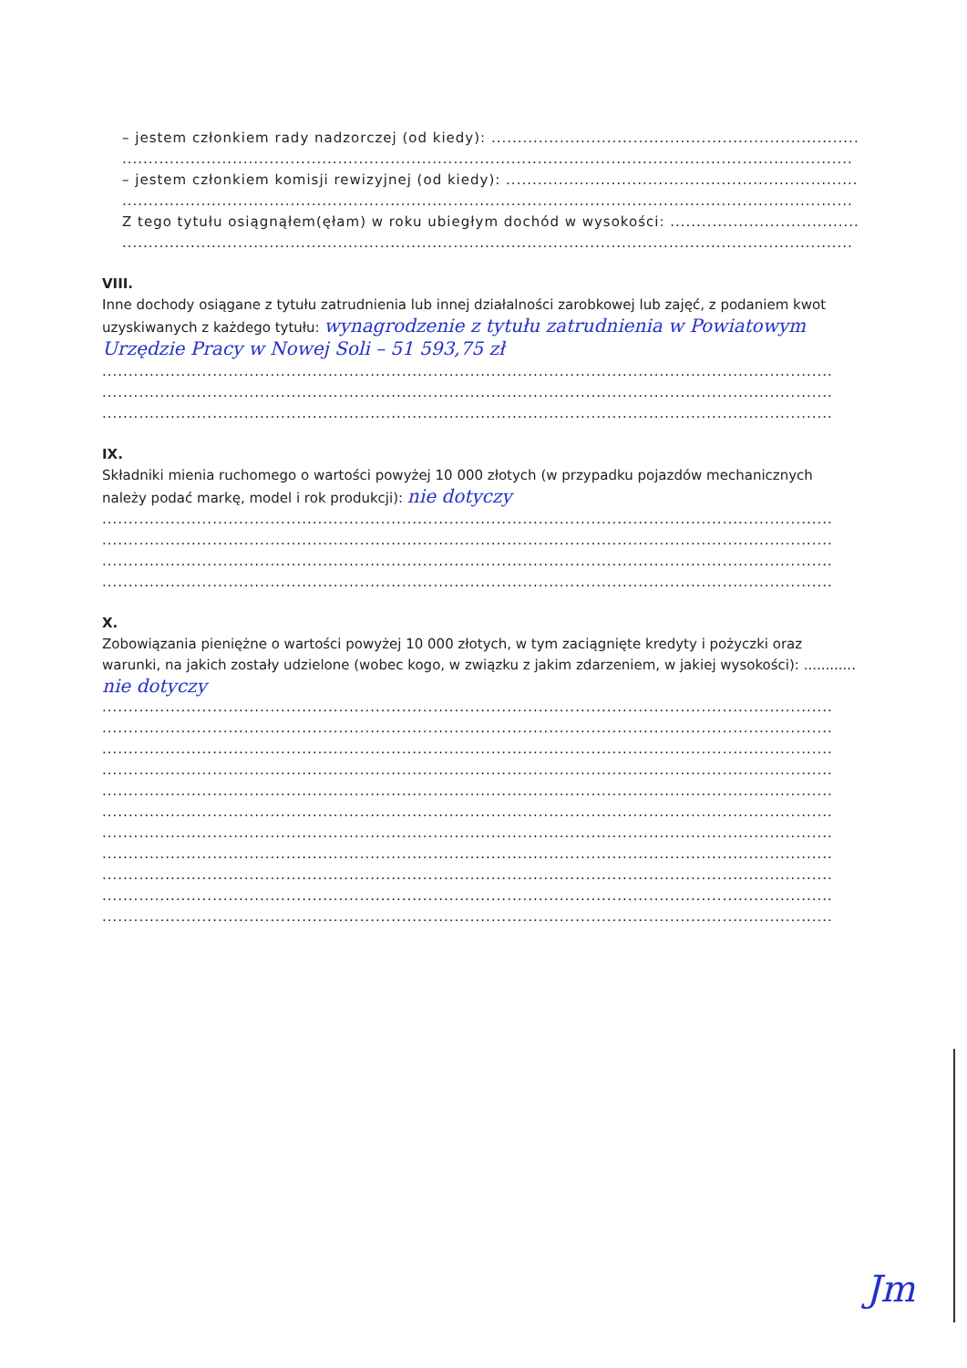– jestem członkiem rady nadzorczej (od kiedy): ..............................................................................................
...........................................................................................................................................
– jestem członkiem komisji rewizyjnej (od kiedy): ..........................................................................................
...........................................................................................................................................
Z tego tytułu osiągnąłem(ęłam) w roku ubiegłym dochód w wysokości: ...........................................................
...........................................................................................................................................
VIII.
Inne dochody osiągane z tytułu zatrudnienia lub innej działalności zarobkowej lub zajęć, z podaniem kwot uzyskiwanych z każdego tytułu: wynagrodzenie z tytułu zatrudnienia w Powiatowym Urzędzie Pracy w Nowej Soli – 51 593,75 zł
...........................................................................................................................................
...........................................................................................................................................
...........................................................................................................................................
IX.
Składniki mienia ruchomego o wartości powyżej 10 000 złotych (w przypadku pojazdów mechanicznych należy podać markę, model i rok produkcji): nie dotyczy
...........................................................................................................................................
...........................................................................................................................................
...........................................................................................................................................
...........................................................................................................................................
X.
Zobowiązania pieniężne o wartości powyżej 10 000 złotych, w tym zaciągnięte kredyty i pożyczki oraz warunki, na jakich zostały udzielone (wobec kogo, w związku z jakim zdarzeniem, w jakiej wysokości): ............
nie dotyczy
...........................................................................................................................................
...........................................................................................................................................
...........................................................................................................................................
...........................................................................................................................................
...........................................................................................................................................
...........................................................................................................................................
...........................................................................................................................................
...........................................................................................................................................
...........................................................................................................................................
...........................................................................................................................................
...........................................................................................................................................
Jm